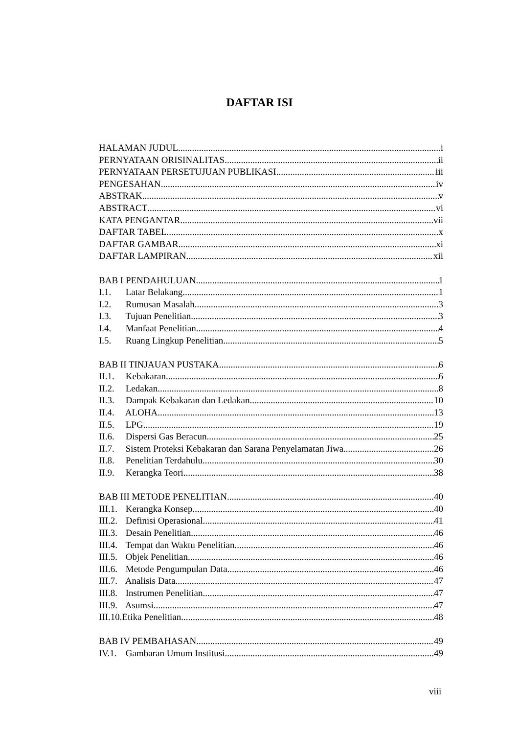DAFTAR ISI
HALAMAN JUDUL i
PERNYATAAN ORISINALITAS ii
PERNYATAAN PERSETUJUAN PUBLIKASI iii
PENGESAHAN iv
ABSTRAK v
ABSTRACT vi
KATA PENGANTAR vii
DAFTAR TABEL x
DAFTAR GAMBAR xi
DAFTAR LAMPIRAN xii
BAB I PENDAHULUAN 1
I.1. Latar Belakang 1
I.2. Rumusan Masalah 3
I.3. Tujuan Penelitian 3
I.4. Manfaat Penelitian 4
I.5. Ruang Lingkup Penelitian 5
BAB II TINJAUAN PUSTAKA 6
II.1. Kebakaran 6
II.2. Ledakan 8
II.3. Dampak Kebakaran dan Ledakan 10
II.4. ALOHA 13
II.5. LPG 19
II.6. Dispersi Gas Beracun 25
II.7. Sistem Proteksi Kebakaran dan Sarana Penyelamatan Jiwa 26
II.8. Penelitian Terdahulu 30
II.9. Kerangka Teori 38
BAB III METODE PENELITIAN 40
III.1. Kerangka Konsep 40
III.2. Definisi Operasional 41
III.3. Desain Penelitian 46
III.4. Tempat dan Waktu Penelitian 46
III.5. Objek Penelitian 46
III.6. Metode Pengumpulan Data 46
III.7. Analisis Data 47
III.8. Instrumen Penelitian 47
III.9. Asumsi 47
III.10.Etika Penelitian 48
BAB IV PEMBAHASAN 49
IV.1. Gambaran Umum Institusi 49
viii